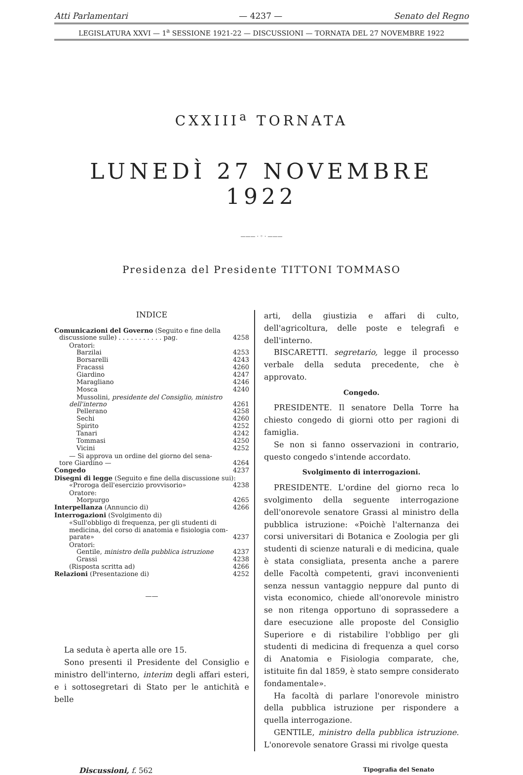Atti Parlamentari — 4237 — Senato del Regno
LEGISLATURA XXVI — 1<sup>a</sup> SESSIONE 1921-22 — DISCUSSIONI — TORNATA DEL 27 NOVEMBRE 1922
CXXIII<sup>a</sup> TORNATA
LUNEDÌ 27 NOVEMBRE 1922
——— · ◦ · ———
Presidenza del Presidente TITTONI TOMMASO
INDICE
Comunicazioni del Governo (Seguito e fine della
discussione sulle) . . . . . . . . . . . pag. 4258
Oratori:
Barzilai 4253
Borsarelli 4243
Fracassi 4260
Giardino 4247
Maragliano 4246
Mosca 4240
Mussolini, presidente del Consiglio, ministro
dell'interno 4261
Pellerano 4258
Sechi 4260
Spirito 4252
Tanari 4242
Tommasi 4250
Vicini 4252
— Si approva un ordine del giorno del sena-
tore Giardino — 4264
Congedo 4237
Disegni di legge (Seguito e fine della discussione sui):
«Proroga dell'esercizio provvisorio» 4238
Oratore:
Morpurgo 4265
Interpellanza (Annuncio di) 4266
Interrogazioni (Svolgimento di)
«Sull'obbligo di frequenza, per gli studenti di medicina, del corso di anatomia e fisiologia com-
parate» 4237
Oratori:
Gentile, ministro della pubblica istruzione 4237
Grassi 4238
(Risposta scritta ad) 4266
Relazioni (Presentazione di) 4252
——
La seduta è aperta alle ore 15.
Sono presenti il Presidente del Consiglio e ministro dell'interno, interim degli affari esteri, e i sottosegretari di Stato per le antichità e belle
arti, della giustizia e affari di culto, dell'agricoltura, delle poste e telegrafi e dell'interno.
BISCARETTI. segretario, legge il processo verbale della seduta precedente, che è approvato.
Congedo.
PRESIDENTE. Il senatore Della Torre ha chiesto congedo di giorni otto per ragioni di famiglia.
Se non si fanno osservazioni in contrario, questo congedo s'intende accordato.
Svolgimento di interrogazioni.
PRESIDENTE. L'ordine del giorno reca lo svolgimento della seguente interrogazione dell'onorevole senatore Grassi al ministro della pubblica istruzione: «Poichè l'alternanza dei corsi universitari di Botanica e Zoologia per gli studenti di scienze naturali e di medicina, quale è stata consigliata, presenta anche a parere delle Facoltà competenti, gravi inconvenienti senza nessun vantaggio neppure dal punto di vista economico, chiede all'onorevole ministro se non ritenga opportuno di soprassedere a dare esecuzione alle proposte del Consiglio Superiore e di ristabilire l'obbligo per gli studenti di medicina di frequenza a quel corso di Anatomia e Fisiologia comparate, che, istituite fin dal 1859, è stato sempre considerato fondamentale».
Ha facoltà di parlare l'onorevole ministro della pubblica istruzione per rispondere a quella interrogazione.
GENTILE, ministro della pubblica istruzione. L'onorevole senatore Grassi mi rivolge questa
Discussioni, f. 562 Tipografia del Senato